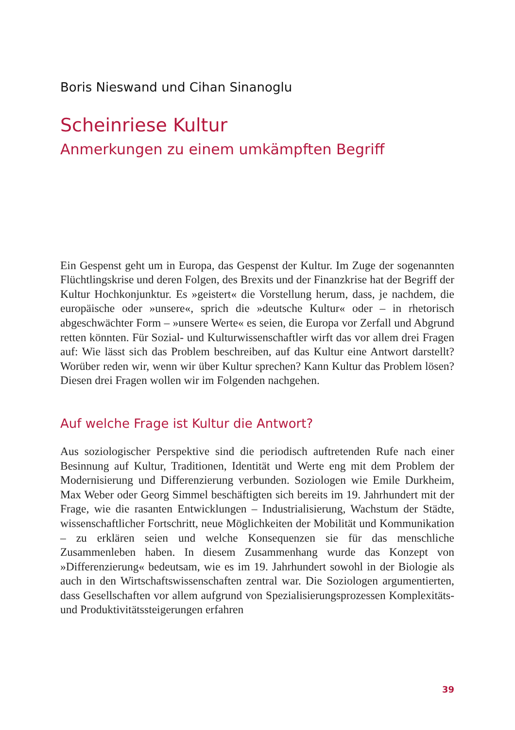Boris Nieswand und Cihan Sinanoglu
Scheinriese Kultur
Anmerkungen zu einem umkämpften Begriff
Ein Gespenst geht um in Europa, das Gespenst der Kultur. Im Zuge der sogenannten Flüchtlingskrise und deren Folgen, des Brexits und der Finanzkrise hat der Begriff der Kultur Hochkonjunktur. Es »geistert« die Vorstellung herum, dass, je nachdem, die europäische oder »unsere«, sprich die »deutsche Kultur« oder – in rhetorisch abgeschwächter Form – »unsere Werte« es seien, die Europa vor Zerfall und Abgrund retten könnten. Für Sozial- und Kulturwissenschaftler wirft das vor allem drei Fragen auf: Wie lässt sich das Problem beschreiben, auf das Kultur eine Antwort darstellt? Worüber reden wir, wenn wir über Kultur sprechen? Kann Kultur das Problem lösen? Diesen drei Fragen wollen wir im Folgenden nachgehen.
Auf welche Frage ist Kultur die Antwort?
Aus soziologischer Perspektive sind die periodisch auftretenden Rufe nach einer Besinnung auf Kultur, Traditionen, Identität und Werte eng mit dem Problem der Modernisierung und Differenzierung verbunden. Soziologen wie Emile Durkheim, Max Weber oder Georg Simmel beschäftigten sich bereits im 19. Jahrhundert mit der Frage, wie die rasanten Entwicklungen – Industrialisierung, Wachstum der Städte, wissenschaftlicher Fortschritt, neue Möglichkeiten der Mobilität und Kommunikation – zu erklären seien und welche Konsequenzen sie für das menschliche Zusammenleben haben. In diesem Zusammenhang wurde das Konzept von »Differenzierung« bedeutsam, wie es im 19. Jahrhundert sowohl in der Biologie als auch in den Wirtschaftswissenschaften zentral war. Die Soziologen argumentierten, dass Gesellschaften vor allem aufgrund von Spezialisierungsprozessen Komplexitäts- und Produktivitätssteigerungen erfahren
39